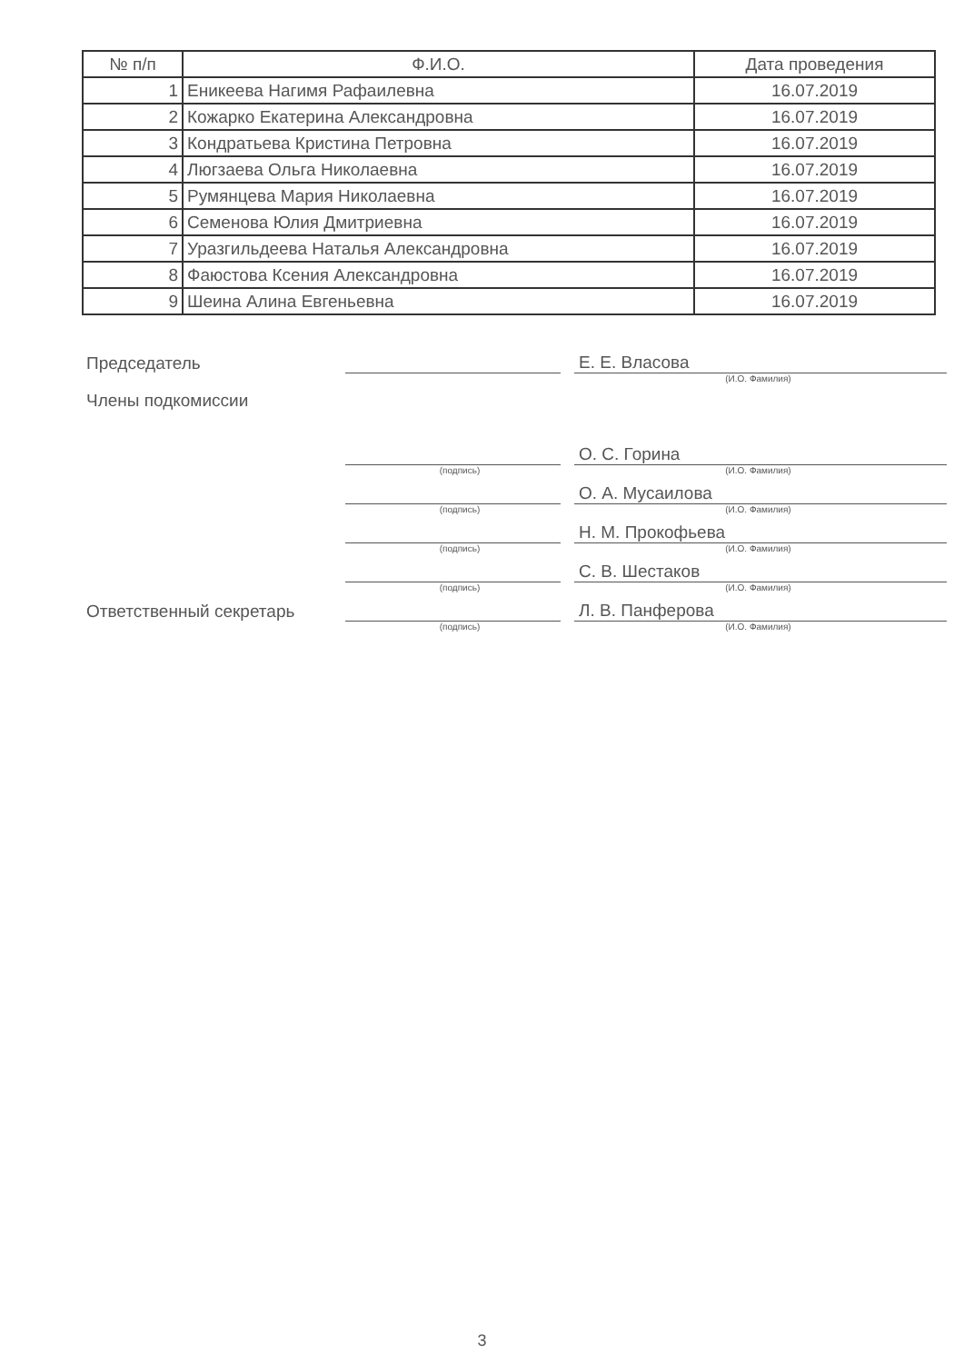| № п/п | Ф.И.О. | Дата проведения |
| --- | --- | --- |
| 1 | Еникеева Нагимя Рафаилевна | 16.07.2019 |
| 2 | Кожарко Екатерина Александровна | 16.07.2019 |
| 3 | Кондратьева Кристина Петровна | 16.07.2019 |
| 4 | Люгзаева Ольга Николаевна | 16.07.2019 |
| 5 | Румянцева Мария Николаевна | 16.07.2019 |
| 6 | Семенова Юлия Дмитриевна | 16.07.2019 |
| 7 | Уразгильдеева Наталья Александровна | 16.07.2019 |
| 8 | Фаюстова Ксения Александровна | 16.07.2019 |
| 9 | Шеина Алина Евгеньевна | 16.07.2019 |
Председатель Е. Е. Власова
(И.О. Фамилия)
Члены подкомиссии
О. С. Горина
(подпись) (И.О. Фамилия)
О. А. Мусаилова
(подпись) (И.О. Фамилия)
Н. М. Прокофьева
(подпись) (И.О. Фамилия)
С. В. Шестаков
(подпись) (И.О. Фамилия)
Ответственный секретарь Л. В. Панферова
(подпись) (И.О. Фамилия)
3